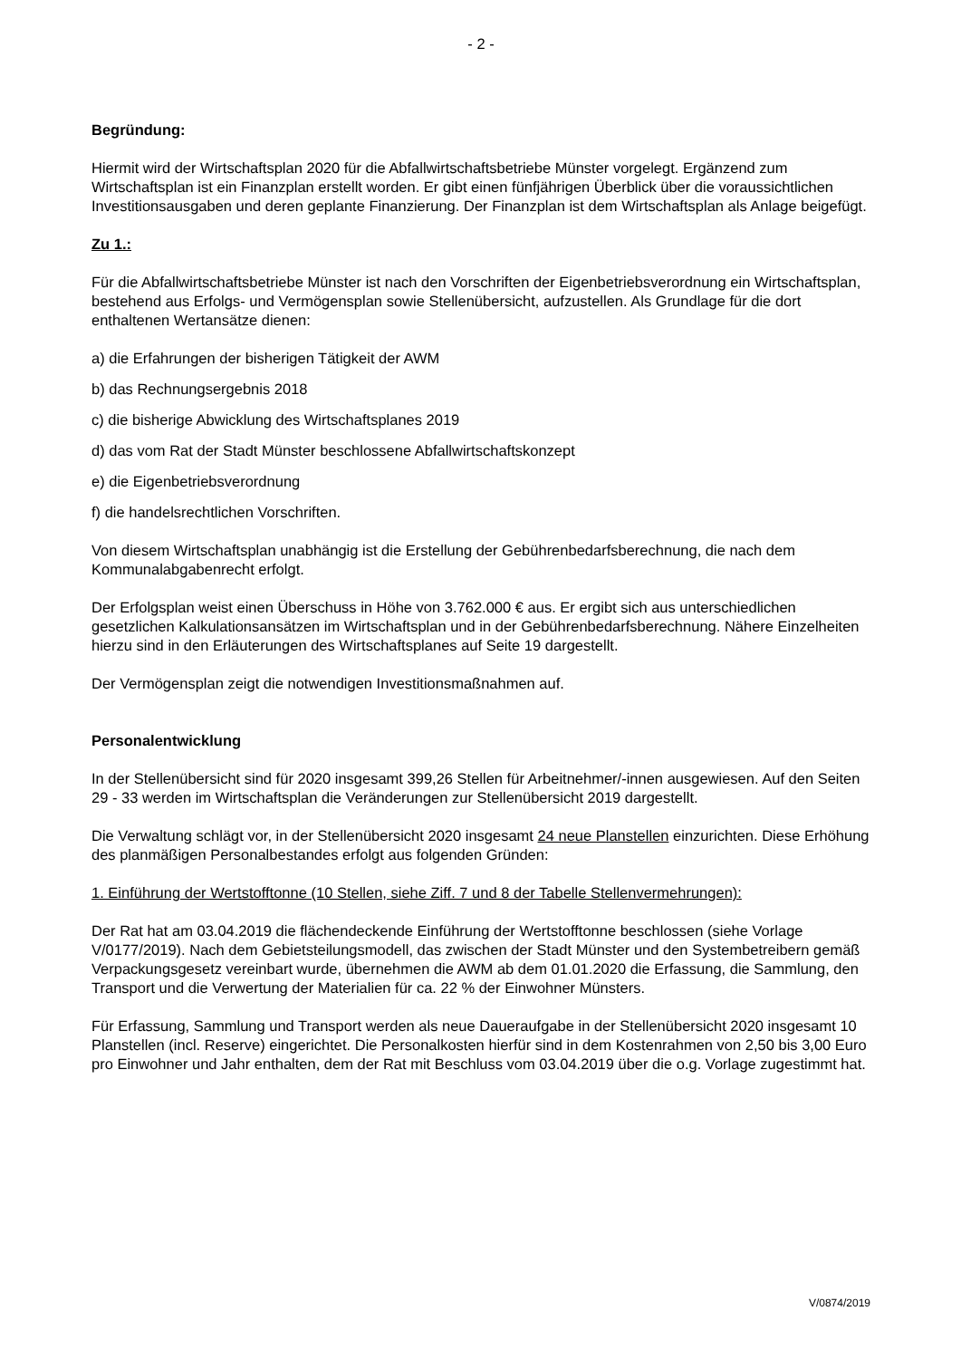- 2 -
Begründung:
Hiermit wird der Wirtschaftsplan 2020 für die Abfallwirtschaftsbetriebe Münster vorgelegt. Ergänzend zum Wirtschaftsplan ist ein Finanzplan erstellt worden. Er gibt einen fünfjährigen Überblick über die voraussichtlichen Investitionsausgaben und deren geplante Finanzierung. Der Finanzplan ist dem Wirtschaftsplan als Anlage beigefügt.
Zu 1.:
Für die Abfallwirtschaftsbetriebe Münster ist nach den Vorschriften der Eigenbetriebsverordnung ein Wirtschaftsplan, bestehend aus Erfolgs- und Vermögensplan sowie Stellenübersicht, aufzustellen. Als Grundlage für die dort enthaltenen Wertansätze dienen:
a) die Erfahrungen der bisherigen Tätigkeit der AWM
b) das Rechnungsergebnis 2018
c) die bisherige Abwicklung des Wirtschaftsplanes 2019
d) das vom Rat der Stadt Münster beschlossene Abfallwirtschaftskonzept
e) die Eigenbetriebsverordnung
f) die handelsrechtlichen Vorschriften.
Von diesem Wirtschaftsplan unabhängig ist die Erstellung der Gebührenbedarfsberechnung, die nach dem Kommunalabgabenrecht erfolgt.
Der Erfolgsplan weist einen Überschuss in Höhe von 3.762.000 € aus. Er ergibt sich aus unterschiedlichen gesetzlichen Kalkulationsansätzen im Wirtschaftsplan und in der Gebührenbedarfsberechnung. Nähere Einzelheiten hierzu sind in den Erläuterungen des Wirtschaftsplanes auf Seite 19 dargestellt.
Der Vermögensplan zeigt die notwendigen Investitionsmaßnahmen auf.
Personalentwicklung
In der Stellenübersicht sind für 2020 insgesamt 399,26 Stellen für Arbeitnehmer/-innen ausgewiesen. Auf den Seiten 29 - 33 werden im Wirtschaftsplan die Veränderungen zur Stellenübersicht 2019 dargestellt.
Die Verwaltung schlägt vor, in der Stellenübersicht 2020 insgesamt 24 neue Planstellen einzurichten. Diese Erhöhung des planmäßigen Personalbestandes erfolgt aus folgenden Gründen:
1. Einführung der Wertstofftonne (10 Stellen, siehe Ziff. 7 und 8 der Tabelle Stellenvermehrungen):
Der Rat hat am 03.04.2019 die flächendeckende Einführung der Wertstofftonne beschlossen (siehe Vorlage V/0177/2019). Nach dem Gebietsteilungsmodell, das zwischen der Stadt Münster und den Systembetreibern gemäß Verpackungsgesetz vereinbart wurde, übernehmen die AWM ab dem 01.01.2020 die Erfassung, die Sammlung, den Transport und die Verwertung der Materialien für ca. 22 % der Einwohner Münsters.
Für Erfassung, Sammlung und Transport werden als neue Daueraufgabe in der Stellenübersicht 2020 insgesamt 10 Planstellen (incl. Reserve) eingerichtet. Die Personalkosten hierfür sind in dem Kostenrahmen von 2,50 bis 3,00 Euro pro Einwohner und Jahr enthalten, dem der Rat mit Beschluss vom 03.04.2019 über die o.g. Vorlage zugestimmt hat.
V/0874/2019